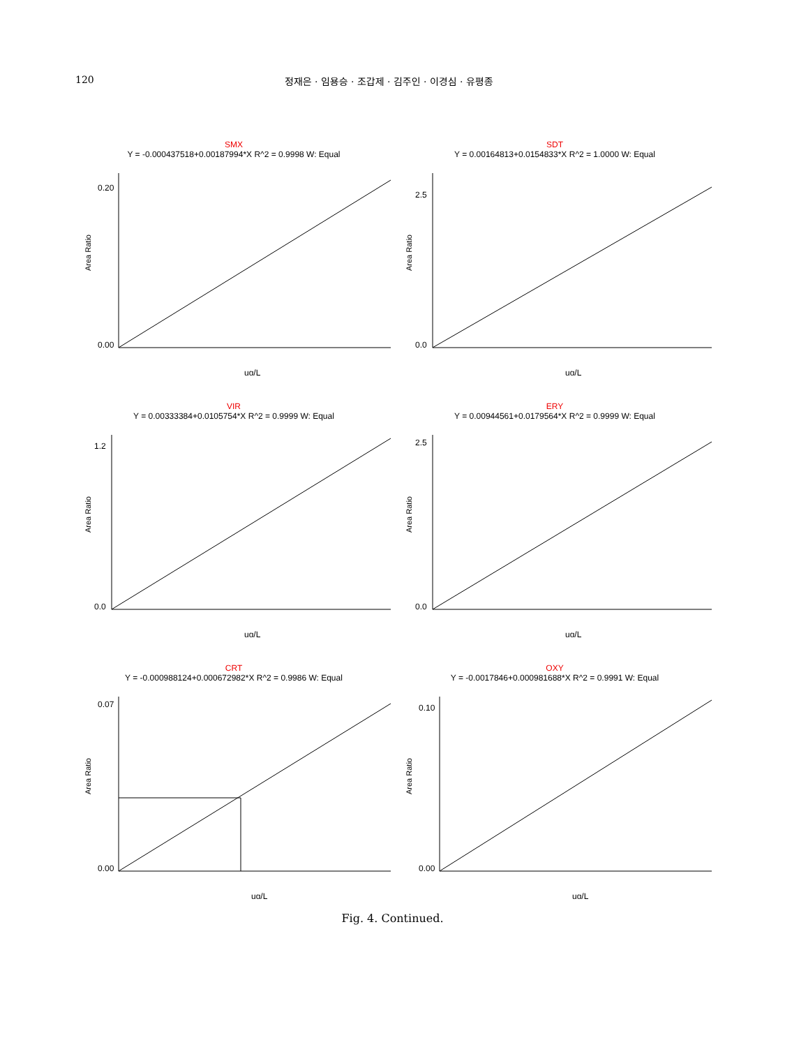120 정재은 · 임용승 · 조갑제 · 김주인 · 이경심 · 유평종
SMX
Y = -0.000437518+0.00187994*X R^2 = 0.9998 W: Equal
Area Ratio
0.20
0.00
ug/L
SDT
Y = 0.00164813+0.0154833*X R^2 = 1.0000 W: Equal
Area Ratio
2.5
0.0
ug/L
VIR
Y = 0.00333384+0.0105754*X R^2 = 0.9999 W: Equal
Area Ratio
1.2
0.0
ug/L
ERY
Y = 0.00944561+0.0179564*X R^2 = 0.9999 W: Equal
Area Ratio
2.5
0.0
ug/L
CRT
Y = -0.000988124+0.000672982*X R^2 = 0.9986 W: Equal
Area Ratio
0.07
0.00
ug/L
OXY
Y = -0.0017846+0.000981688*X R^2 = 0.9991 W: Equal
Area Ratio
0.10
0.00
ug/L
Fig. 4. Continued.